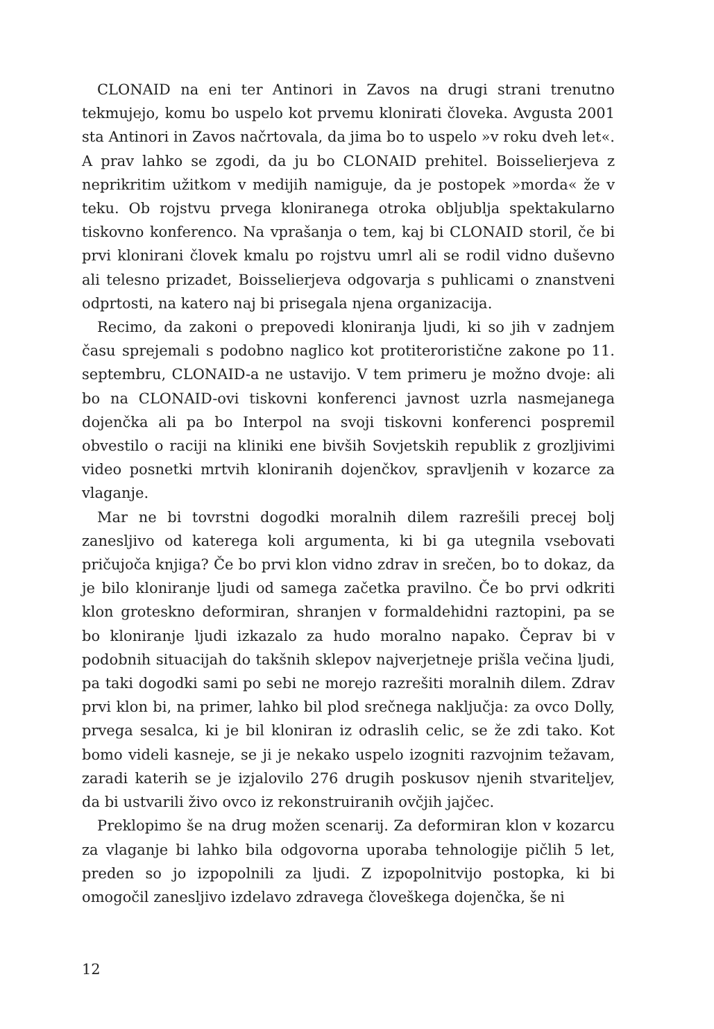CLONAID na eni ter Antinori in Zavos na drugi strani trenutno tekmujejo, komu bo uspelo kot prvemu klonirati človeka. Avgusta 2001 sta Antinori in Zavos načrtovala, da jima bo to uspelo »v roku dveh let«. A prav lahko se zgodi, da ju bo CLONAID prehitel. Boisselierjeva z neprikritim užitkom v medijih namiguje, da je postopek »morda« že v teku. Ob rojstvu prvega kloniranega otroka obljublja spektakularno tiskovno konferenco. Na vprašanja o tem, kaj bi CLONAID storil, če bi prvi klonirani človek kmalu po rojstvu umrl ali se rodil vidno duševno ali telesno prizadet, Boisselierjeva odgovarja s puhlicami o znanstveni odprtosti, na katero naj bi prisegala njena organizacija.
Recimo, da zakoni o prepovedi kloniranja ljudi, ki so jih v zadnjem času sprejemali s podobno naglico kot protiteroristične zakone po 11. septembru, CLONAID-a ne ustavijo. V tem primeru je možno dvoje: ali bo na CLONAID-ovi tiskovni konferenci javnost uzrla nasmejanega dojenčka ali pa bo Interpol na svoji tiskovni konferenci pospremil obvestilo o raciji na kliniki ene bivših Sovjetskih republik z grozljivimi video posnetki mrtvih kloniranih dojenčkov, spravljenih v kozarce za vlaganje.
Mar ne bi tovrstni dogodki moralnih dilem razrešili precej bolj zanesljivo od katerega koli argumenta, ki bi ga utegnila vsebovati pričujoča knjiga? Če bo prvi klon vidno zdrav in srečen, bo to dokaz, da je bilo kloniranje ljudi od samega začetka pravilno. Če bo prvi odkriti klon groteskno deformiran, shranjen v formaldehidni raztopini, pa se bo kloniranje ljudi izkazalo za hudo moralno napako. Čeprav bi v podobnih situacijah do takšnih sklepov najverjetneje prišla večina ljudi, pa taki dogodki sami po sebi ne morejo razrešiti moralnih dilem. Zdrav prvi klon bi, na primer, lahko bil plod srečnega naključja: za ovco Dolly, prvega sesalca, ki je bil kloniran iz odraslih celic, se že zdi tako. Kot bomo videli kasneje, se ji je nekako uspelo izogniti razvojnim težavam, zaradi katerih se je izjalovilo 276 drugih poskusov njenih stvariteljev, da bi ustvarili živo ovco iz rekonstruiranih ovčjih jajčec.
Preklopimo še na drug možen scenarij. Za deformiran klon v kozarcu za vlaganje bi lahko bila odgovorna uporaba tehnologije pičlih 5 let, preden so jo izpopolnili za ljudi. Z izpopolnitvijo postopka, ki bi omogočil zanesljivo izdelavo zdravega človeškega dojenčka, še ni
12